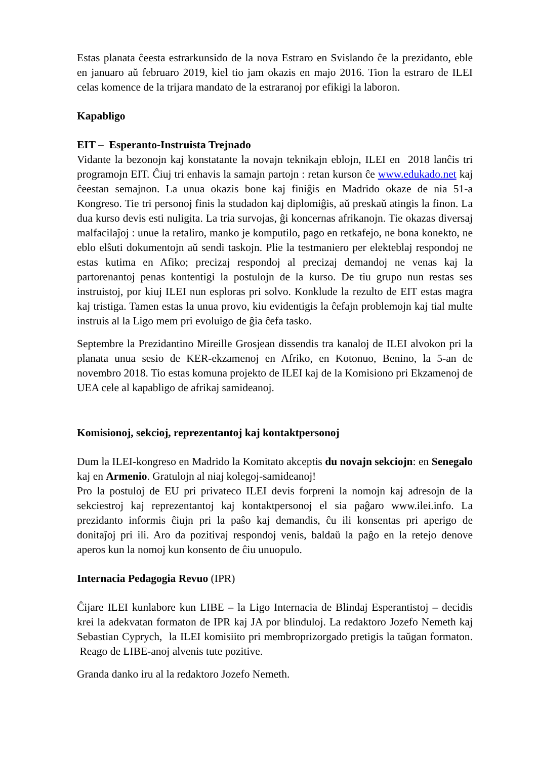Estas planata ĉeesta estrarkunsido de la nova Estraro en Svislando ĉe la prezidanto, eble en januaro aŭ februaro 2019, kiel tio jam okazis en majo 2016. Tion la estraro de ILEI celas komence de la trijara mandato de la estraranoj por efikigi la laboron.
Kapabligo
EIT – Esperanto-Instruista Trejnado
Vidante la bezonojn kaj konstatante la novajn teknikajn eblojn, ILEI en 2018 lanĉis tri programojn EIT. Ĉiuj tri enhavis la samajn partojn : retan kurson ĉe www.edukado.net kaj ĉeestan semajnon. La unua okazis bone kaj finiĝis en Madrido okaze de nia 51-a Kongreso. Tie tri personoj finis la studadon kaj diplomiĝis, aŭ preskaŭ atingis la finon. La dua kurso devis esti nuligita. La tria survojas, ĝi koncernas afrikanojn. Tie okazas diversaj malfacilaĵoj : unue la retaliro, manko je komputilo, pago en retkafejo, ne bona konekto, ne eblo elŝuti dokumentojn aŭ sendi taskojn. Plie la testmaniero per elekteblaj respondoj ne estas kutima en Afiko; precizaj respondoj al precizaj demandoj ne venas kaj la partorenantoj penas kontentigi la postulojn de la kurso. De tiu grupo nun restas ses instruistoj, por kiuj ILEI nun esploras pri solvo. Konklude la rezulto de EIT estas magra kaj tristiga. Tamen estas la unua provo, kiu evidentigis la ĉefajn problemojn kaj tial multe instruis al la Ligo mem pri evoluigo de ĝia ĉefa tasko.
Septembre la Prezidantino Mireille Grosjean dissendis tra kanaloj de ILEI alvokon pri la planata unua sesio de KER-ekzamenoj en Afriko, en Kotonuo, Benino, la 5-an de novembro 2018. Tio estas komuna projekto de ILEI kaj de la Komisiono pri Ekzamenoj de UEA cele al kapabligo de afrikaj samideanoj.
Komisionoj, sekcioj, reprezentantoj kaj kontaktpersonoj
Dum la ILEI-kongreso en Madrido la Komitato akceptis du novajn sekciojn: en Senegalo kaj en Armenio. Gratulojn al niaj kolegoj-samideanoj!
Pro la postuloj de EU pri privateco ILEI devis forpreni la nomojn kaj adresojn de la sekciestroj kaj reprezentantoj kaj kontaktpersonoj el sia paĝaro www.ilei.info. La prezidanto informis ĉiujn pri la paŝo kaj demandis, ĉu ili konsentas pri aperigo de donitaĵoj pri ili. Aro da pozitivaj respondoj venis, baldaŭ la paĝo en la retejo denove aperos kun la nomoj kun konsento de ĉiu unuopulo.
Internacia Pedagogia Revuo (IPR)
Ĉijare ILEI kunlabore kun LIBE – la Ligo Internacia de Blindaj Esperantistoj – decidis krei la adekvatan formaton de IPR kaj JA por blinduloj. La redaktoro Jozefo Nemeth kaj Sebastian Cyprych, la ILEI komisiito pri membroprizorgado pretigis la taŭgan formaton. Reago de LIBE-anoj alvenis tute pozitive.
Granda danko iru al la redaktoro Jozefo Nemeth.